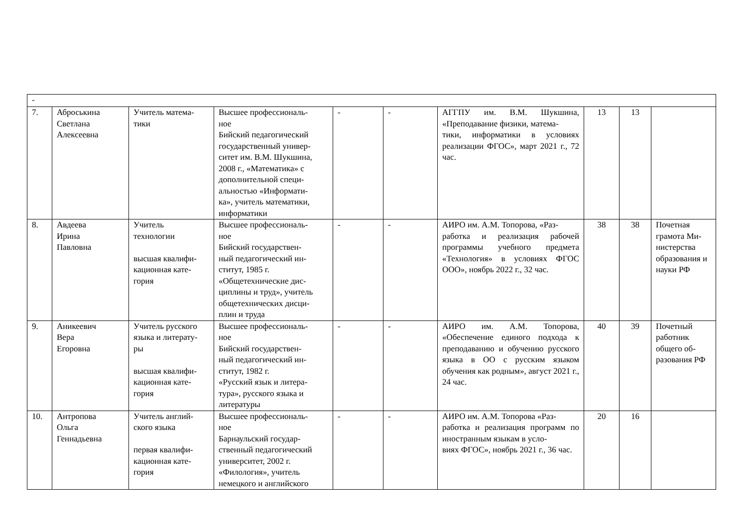| - | | | | | | | | | |
| 7. | Аброськина Светлана Алексеевна | Учитель матема- тики | Высшее профессиональ- ное Бийский педагогический государственный универ- ситет им. В.М. Шукшина, 2008 г., «Математика» с дополнительной специ- альностью «Информати- ка», учитель математики, информатики | - | - | АГГПУ им. В.М. Шукшина, «Преподавание физики, матема- тики, информатики в условиях реализации ФГОС», март 2021 г., 72 час. | 13 | 13 | |
| 8. | Авдеева Ирина Павловна | Учитель технологии высшая квалифи- кационная кате- гория | Высшее профессиональ- ное Бийский государствен- ный педагогический ин- ститут, 1985 г. «Общетехнические дис- циплины и труд», учитель общетехнических дисци- плин и труда | - | - | АИРО им. А.М. Топорова, «Раз- работка и реализация рабочей программы учебного предмета «Технология» в условиях ФГОС ООО», ноябрь 2022 г., 32 час. | 38 | 38 | Почетная грамота Ми- нистерства образования и науки РФ |
| 9. | Аникеевич Вера Егоровна | Учитель русского языка и литерату- ры высшая квалифи- кационная кате- гория | Высшее профессиональ- ное Бийский государствен- ный педагогический ин- ститут, 1982 г. «Русский язык и литера- тура», русского языка и литературы | - | - | АИРО им. А.М. Топорова, «Обеспечение единого подхода к преподаванию и обучению русского языка в ОО с русским языком обучения как родным», август 2021 г., 24 час. | 40 | 39 | Почетный работник общего об- разования РФ |
| 10. | Антропова Ольга Геннадьевна | Учитель англий- ского языка первая квалифи- кационная кате- гория | Высшее профессиональ- ное Барнаульский государ- ственный педагогический университет, 2002 г. «Филология», учитель немецкого и английского | - | - | АИРО им. А.М. Топорова «Раз- работка и реализация программ по иностранным языкам в усло- виях ФГОС», ноябрь 2021 г., 36 час. | 20 | 16 | |